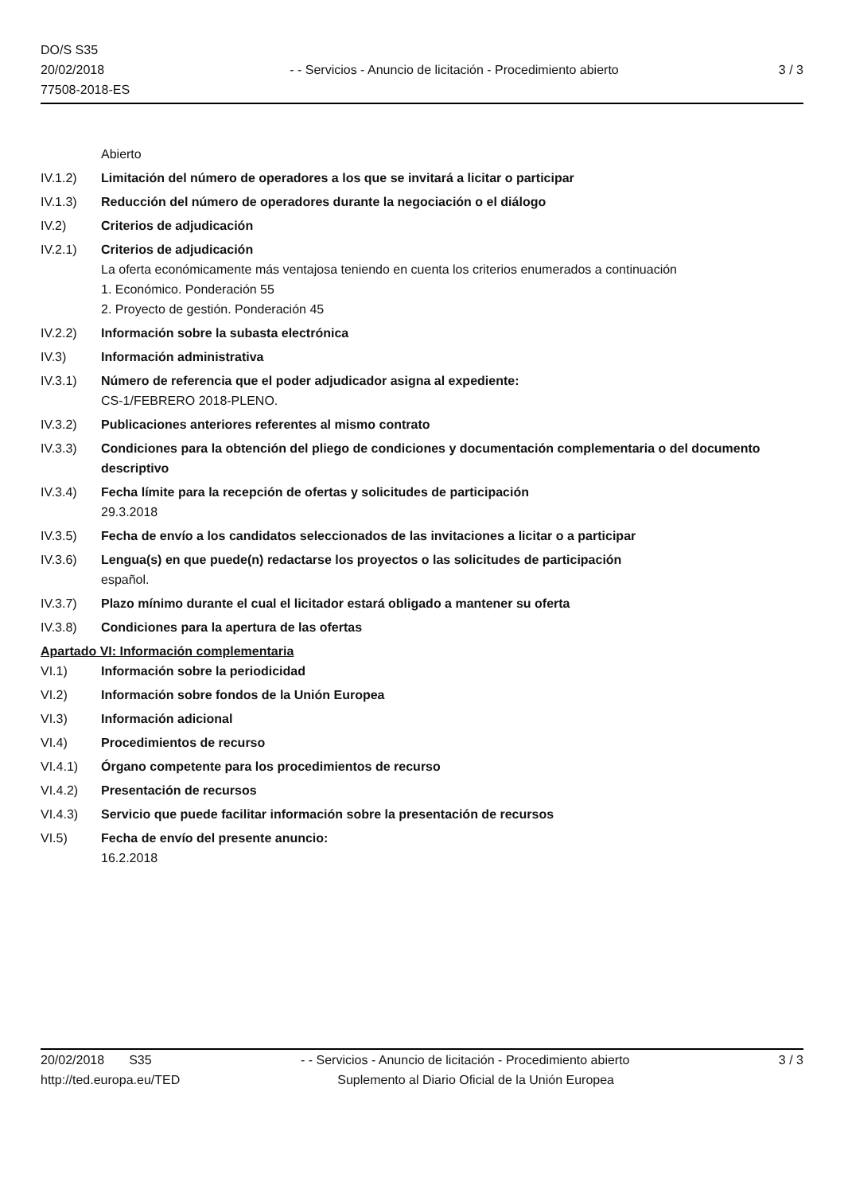DO/S S35
20/02/2018
77508-2018-ES
- - Servicios - Anuncio de licitación - Procedimiento abierto
3 / 3
Abierto
IV.1.2) Limitación del número de operadores a los que se invitará a licitar o participar
IV.1.3) Reducción del número de operadores durante la negociación o el diálogo
IV.2) Criterios de adjudicación
IV.2.1) Criterios de adjudicación
La oferta económicamente más ventajosa teniendo en cuenta los criterios enumerados a continuación
1. Económico. Ponderación 55
2. Proyecto de gestión. Ponderación 45
IV.2.2) Información sobre la subasta electrónica
IV.3) Información administrativa
IV.3.1) Número de referencia que el poder adjudicador asigna al expediente:
CS-1/FEBRERO 2018-PLENO.
IV.3.2) Publicaciones anteriores referentes al mismo contrato
IV.3.3) Condiciones para la obtención del pliego de condiciones y documentación complementaria o del documento descriptivo
IV.3.4) Fecha límite para la recepción de ofertas y solicitudes de participación
29.3.2018
IV.3.5) Fecha de envío a los candidatos seleccionados de las invitaciones a licitar o a participar
IV.3.6) Lengua(s) en que puede(n) redactarse los proyectos o las solicitudes de participación
español.
IV.3.7) Plazo mínimo durante el cual el licitador estará obligado a mantener su oferta
IV.3.8) Condiciones para la apertura de las ofertas
Apartado VI: Información complementaria
VI.1) Información sobre la periodicidad
VI.2) Información sobre fondos de la Unión Europea
VI.3) Información adicional
VI.4) Procedimientos de recurso
VI.4.1) Órgano competente para los procedimientos de recurso
VI.4.2) Presentación de recursos
VI.4.3) Servicio que puede facilitar información sobre la presentación de recursos
VI.5) Fecha de envío del presente anuncio:
16.2.2018
20/02/2018 S35 - - Servicios - Anuncio de licitación - Procedimiento abierto
3 / 3
http://ted.europa.eu/TED Suplemento al Diario Oficial de la Unión Europea